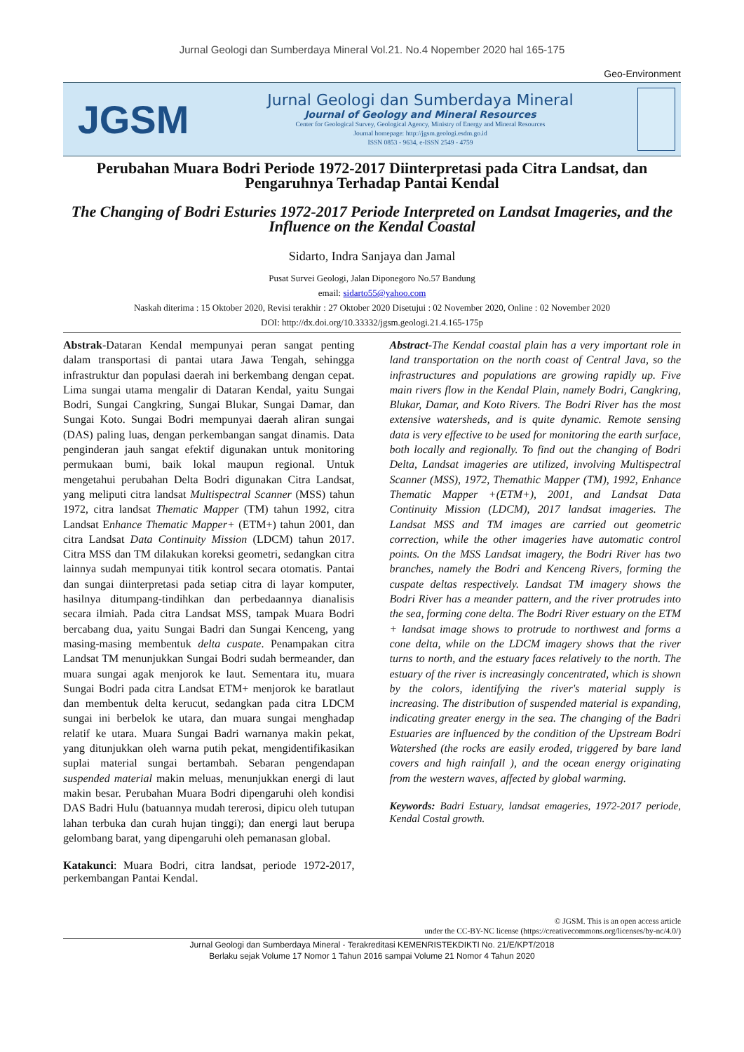Jurnal Geologi dan Sumberdaya Mineral Vol.21. No.4 Nopember 2020 hal 165-175
Geo-Environment
JGSM
Jurnal Geologi dan Sumberdaya Mineral
Journal of Geology and Mineral Resources
Center for Geological Survey, Geological Agency, Ministry of Energy and Mineral Resources
Journal homepage: http://jgsm.geologi.esdm.go.id
ISSN 0853 - 9634, e-ISSN 2549 - 4759
Perubahan Muara Bodri Periode 1972-2017 Diinterpretasi pada Citra Landsat, dan Pengaruhnya Terhadap Pantai Kendal
The Changing of Bodri Esturies 1972-2017 Periode Interpreted on Landsat Imageries, and the Influence on the Kendal Coastal
Sidarto, Indra Sanjaya dan Jamal
Pusat Survei Geologi, Jalan Diponegoro No.57 Bandung
email: sidarto55@yahoo.com
Naskah diterima : 15 Oktober 2020, Revisi terakhir : 27 Oktober 2020 Disetujui : 02 November 2020, Online : 02 November 2020
DOI: http://dx.doi.org/10.33332/jgsm.geologi.21.4.165-175p
Abstrak-Dataran Kendal mempunyai peran sangat penting dalam transportasi di pantai utara Jawa Tengah, sehingga infrastruktur dan populasi daerah ini berkembang dengan cepat. Lima sungai utama mengalir di Dataran Kendal, yaitu Sungai Bodri, Sungai Cangkring, Sungai Blukar, Sungai Damar, dan Sungai Koto. Sungai Bodri mempunyai daerah aliran sungai (DAS) paling luas, dengan perkembangan sangat dinamis. Data penginderan jauh sangat efektif digunakan untuk monitoring permukaan bumi, baik lokal maupun regional. Untuk mengetahui perubahan Delta Bodri digunakan Citra Landsat, yang meliputi citra landsat Multispectral Scanner (MSS) tahun 1972, citra landsat Thematic Mapper (TM) tahun 1992, citra Landsat Enhance Thematic Mapper+ (ETM+) tahun 2001, dan citra Landsat Data Continuity Mission (LDCM) tahun 2017. Citra MSS dan TM dilakukan koreksi geometri, sedangkan citra lainnya sudah mempunyai titik kontrol secara otomatis. Pantai dan sungai diinterpretasi pada setiap citra di layar komputer, hasilnya ditumpang-tindihkan dan perbedaannya dianalisis secara ilmiah. Pada citra Landsat MSS, tampak Muara Bodri bercabang dua, yaitu Sungai Badri dan Sungai Kenceng, yang masing-masing membentuk delta cuspate. Penampakan citra Landsat TM menunjukkan Sungai Bodri sudah bermeander, dan muara sungai agak menjorok ke laut. Sementara itu, muara Sungai Bodri pada citra Landsat ETM+ menjorok ke baratlaut dan membentuk delta kerucut, sedangkan pada citra LDCM sungai ini berbelok ke utara, dan muara sungai menghadap relatif ke utara. Muara Sungai Badri warnanya makin pekat, yang ditunjukkan oleh warna putih pekat, mengidentifikasikan suplai material sungai bertambah. Sebaran pengendapan suspended material makin meluas, menunjukkan energi di laut makin besar. Perubahan Muara Bodri dipengaruhi oleh kondisi DAS Badri Hulu (batuannya mudah tererosi, dipicu oleh tutupan lahan terbuka dan curah hujan tinggi); dan energi laut berupa gelombang barat, yang dipengaruhi oleh pemanasan global.
Katakunci: Muara Bodri, citra landsat, periode 1972-2017, perkembangan Pantai Kendal.
Abstract-The Kendal coastal plain has a very important role in land transportation on the north coast of Central Java, so the infrastructures and populations are growing rapidly up. Five main rivers flow in the Kendal Plain, namely Bodri, Cangkring, Blukar, Damar, and Koto Rivers. The Bodri River has the most extensive watersheds, and is quite dynamic. Remote sensing data is very effective to be used for monitoring the earth surface, both locally and regionally. To find out the changing of Bodri Delta, Landsat imageries are utilized, involving Multispectral Scanner (MSS), 1972, Themathic Mapper (TM), 1992, Enhance Thematic Mapper +(ETM+), 2001, and Landsat Data Continuity Mission (LDCM), 2017 landsat imageries. The Landsat MSS and TM images are carried out geometric correction, while the other imageries have automatic control points. On the MSS Landsat imagery, the Bodri River has two branches, namely the Bodri and Kenceng Rivers, forming the cuspate deltas respectively. Landsat TM imagery shows the Bodri River has a meander pattern, and the river protrudes into the sea, forming cone delta. The Bodri River estuary on the ETM + landsat image shows to protrude to northwest and forms a cone delta, while on the LDCM imagery shows that the river turns to north, and the estuary faces relatively to the north. The estuary of the river is increasingly concentrated, which is shown by the colors, identifying the river's material supply is increasing. The distribution of suspended material is expanding, indicating greater energy in the sea. The changing of the Badri Estuaries are influenced by the condition of the Upstream Bodri Watershed (the rocks are easily eroded, triggered by bare land covers and high rainfall ), and the ocean energy originating from the western waves, affected by global warming.
Keywords: Badri Estuary, landsat emageries, 1972-2017 periode, Kendal Costal growth.
© JGSM. This is an open access article
under the CC-BY-NC license (https://creativecommons.org/licenses/by-nc/4.0/)
Jurnal Geologi dan Sumberdaya Mineral - Terakreditasi KEMENRISTEKDIKTI No. 21/E/KPT/2018
Berlaku sejak Volume 17 Nomor 1 Tahun 2016 sampai Volume 21 Nomor 4 Tahun 2020